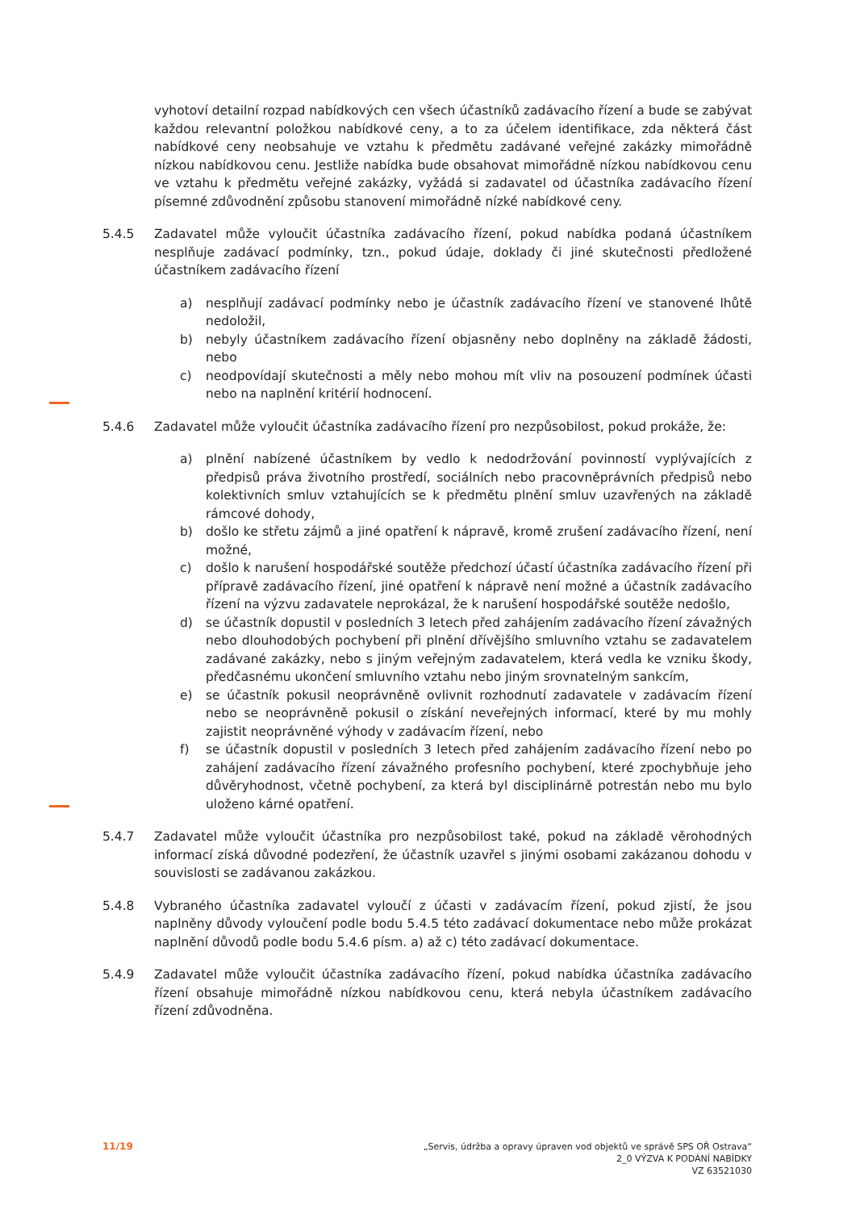vyhotoví detailní rozpad nabídkových cen všech účastníků zadávacího řízení a bude se zabývat každou relevantní položkou nabídkové ceny, a to za účelem identifikace, zda některá část nabídkové ceny neobsahuje ve vztahu k předmětu zadávané veřejné zakázky mimořádně nízkou nabídkovou cenu. Jestliže nabídka bude obsahovat mimořádně nízkou nabídkovou cenu ve vztahu k předmětu veřejné zakázky, vyžádá si zadavatel od účastníka zadávacího řízení písemné zdůvodnění způsobu stanovení mimořádně nízké nabídkové ceny.
5.4.5 Zadavatel může vyloučit účastníka zadávacího řízení, pokud nabídka podaná účastníkem nesplňuje zadávací podmínky, tzn., pokud údaje, doklady či jiné skutečnosti předložené účastníkem zadávacího řízení
a) nesplňují zadávací podmínky nebo je účastník zadávacího řízení ve stanovené lhůtě nedoložil,
b) nebyly účastníkem zadávacího řízení objasněny nebo doplněny na základě žádosti, nebo
c) neodpovídají skutečnosti a měly nebo mohou mít vliv na posouzení podmínek účasti nebo na naplnění kritérií hodnocení.
5.4.6 Zadavatel může vyloučit účastníka zadávacího řízení pro nezpůsobilost, pokud prokáže, že:
a) plnění nabízené účastníkem by vedlo k nedodržování povinností vyplývajících z předpisů práva životního prostředí, sociálních nebo pracovněprávních předpisů nebo kolektivních smluv vztahujících se k předmětu plnění smluv uzavřených na základě rámcové dohody,
b) došlo ke střetu zájmů a jiné opatření k nápravě, kromě zrušení zadávacího řízení, není možné,
c) došlo k narušení hospodářské soutěže předchozí účastí účastníka zadávacího řízení při přípravě zadávacího řízení, jiné opatření k nápravě není možné a účastník zadávacího řízení na výzvu zadavatele neprokázal, že k narušení hospodářské soutěže nedošlo,
d) se účastník dopustil v posledních 3 letech před zahájením zadávacího řízení závažných nebo dlouhodobých pochybení při plnění dřívějšího smluvního vztahu se zadavatelem zadávané zakázky, nebo s jiným veřejným zadavatelem, která vedla ke vzniku škody, předčasnému ukončení smluvního vztahu nebo jiným srovnatelným sankcím,
e) se účastník pokusil neoprávněně ovlivnit rozhodnutí zadavatele v zadávacím řízení nebo se neoprávněně pokusil o získání neveřejných informací, které by mu mohly zajistit neoprávněné výhody v zadávacím řízení, nebo
f) se účastník dopustil v posledních 3 letech před zahájením zadávacího řízení nebo po zahájení zadávacího řízení závažného profesního pochybení, které zpochybňuje jeho důvěryhodnost, včetně pochybení, za která byl disciplinárně potrestán nebo mu bylo uloženo kárné opatření.
5.4.7 Zadavatel může vyloučit účastníka pro nezpůsobilost také, pokud na základě věrohodných informací získá důvodné podezření, že účastník uzavřel s jinými osobami zakázanou dohodu v souvislosti se zadávanou zakázkou.
5.4.8 Vybraného účastníka zadavatel vyloučí z účasti v zadávacím řízení, pokud zjistí, že jsou naplněny důvody vyloučení podle bodu 5.4.5 této zadávací dokumentace nebo může prokázat naplnění důvodů podle bodu 5.4.6 písm. a) až c) této zadávací dokumentace.
5.4.9 Zadavatel může vyloučit účastníka zadávacího řízení, pokud nabídka účastníka zadávacího řízení obsahuje mimořádně nízkou nabídkovou cenu, která nebyla účastníkem zadávacího řízení zdůvodněna.
11/19 „Servis, údržba a opravy úpraven vod objektů ve správě SPS OŘ Ostrava“
2_0 VÝZVA K PODÁNÍ NABÍDKY
VZ 63521030